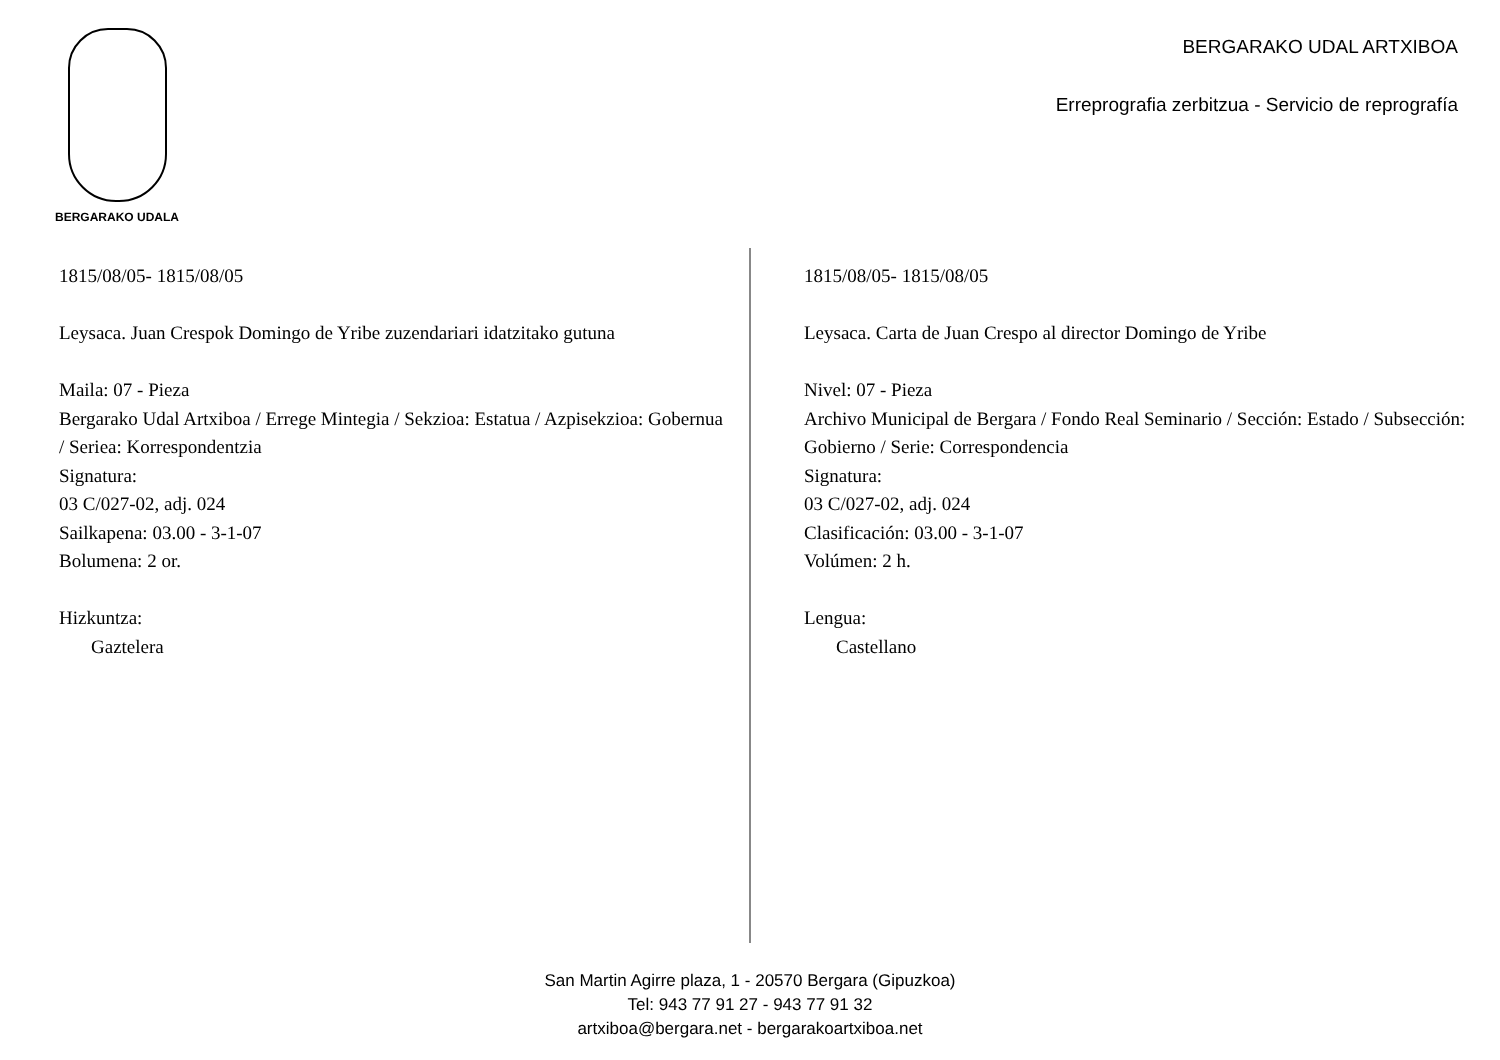BERGARAKO UDALA
BERGARAKO UDAL ARTXIBOA
Erreprografia zerbitzua - Servicio de reprografía
1815/08/05- 1815/08/05
Leysaca. Juan Crespok Domingo de Yribe zuzendariari idatzitako gutuna
Maila: 07 - Pieza
Bergarako Udal Artxiboa / Errege Mintegia / Sekzioa: Estatua / Azpisekzioa: Gobernua / Seriea: Korrespondentzia
Signatura:
03 C/027-02, adj. 024
Sailkapena: 03.00 - 3-1-07
Bolumena: 2 or.
Hizkuntza:
Gaztelera
1815/08/05- 1815/08/05
Leysaca. Carta de Juan Crespo al director Domingo de Yribe
Nivel: 07 - Pieza
Archivo Municipal de Bergara / Fondo Real Seminario / Sección: Estado / Subsección: Gobierno / Serie: Correspondencia
Signatura:
03 C/027-02, adj. 024
Clasificación: 03.00 - 3-1-07
Volúmen: 2 h.
Lengua:
Castellano
San Martin Agirre plaza, 1 - 20570 Bergara (Gipuzkoa)
Tel: 943 77 91 27 - 943 77 91 32
artxiboa@bergara.net - bergarakoartxiboa.net